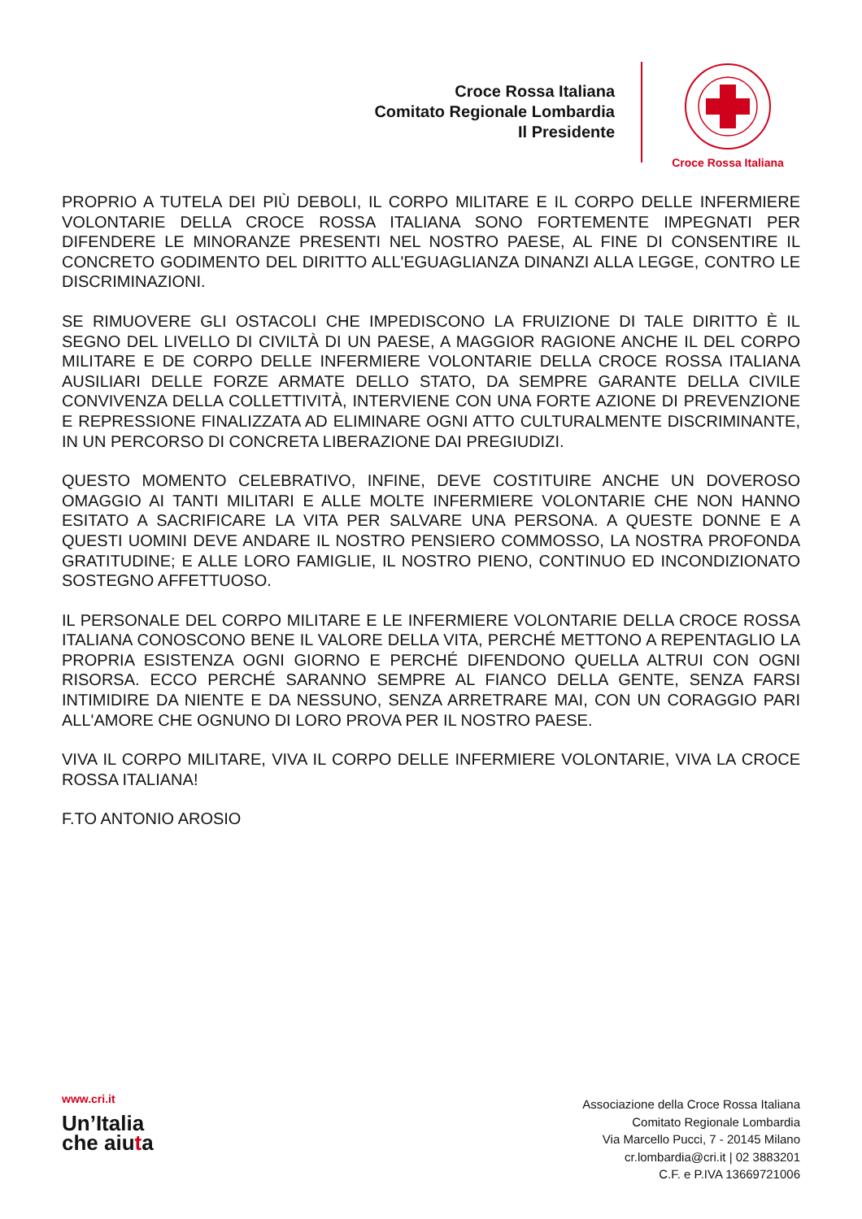Croce Rossa Italiana
Comitato Regionale Lombardia
Il Presidente
Croce Rossa Italiana
PROPRIO A TUTELA DEI PIÙ DEBOLI, IL CORPO MILITARE E IL CORPO DELLE INFERMIERE VOLONTARIE DELLA CROCE ROSSA ITALIANA SONO FORTEMENTE IMPEGNATI PER DIFENDERE LE MINORANZE PRESENTI NEL NOSTRO PAESE, AL FINE DI CONSENTIRE IL CONCRETO GODIMENTO DEL DIRITTO ALL'EGUAGLIANZA DINANZI ALLA LEGGE, CONTRO LE DISCRIMINAZIONI.
SE RIMUOVERE GLI OSTACOLI CHE IMPEDISCONO LA FRUIZIONE DI TALE DIRITTO È IL SEGNO DEL LIVELLO DI CIVILTÀ DI UN PAESE, A MAGGIOR RAGIONE ANCHE IL DEL CORPO MILITARE E DE CORPO DELLE INFERMIERE VOLONTARIE DELLA CROCE ROSSA ITALIANA AUSILIARI DELLE FORZE ARMATE DELLO STATO, DA SEMPRE GARANTE DELLA CIVILE CONVIVENZA DELLA COLLETTIVITÀ, INTERVIENE CON UNA FORTE AZIONE DI PREVENZIONE E REPRESSIONE FINALIZZATA AD ELIMINARE OGNI ATTO CULTURALMENTE DISCRIMINANTE, IN UN PERCORSO DI CONCRETA LIBERAZIONE DAI PREGIUDIZI.
QUESTO MOMENTO CELEBRATIVO, INFINE, DEVE COSTITUIRE ANCHE UN DOVEROSO OMAGGIO AI TANTI MILITARI E ALLE MOLTE INFERMIERE VOLONTARIE CHE NON HANNO ESITATO A SACRIFICARE LA VITA PER SALVARE UNA PERSONA. A QUESTE DONNE E A QUESTI UOMINI DEVE ANDARE IL NOSTRO PENSIERO COMMOSSO, LA NOSTRA PROFONDA GRATITUDINE; E ALLE LORO FAMIGLIE, IL NOSTRO PIENO, CONTINUO ED INCONDIZIONATO SOSTEGNO AFFETTUOSO.
IL PERSONALE DEL CORPO MILITARE E LE INFERMIERE VOLONTARIE DELLA CROCE ROSSA ITALIANA CONOSCONO BENE IL VALORE DELLA VITA, PERCHÉ METTONO A REPENTAGLIO LA PROPRIA ESISTENZA OGNI GIORNO E PERCHÉ DIFENDONO QUELLA ALTRUI CON OGNI RISORSA. ECCO PERCHÉ SARANNO SEMPRE AL FIANCO DELLA GENTE, SENZA FARSI INTIMIDIRE DA NIENTE E DA NESSUNO, SENZA ARRETRARE MAI, CON UN CORAGGIO PARI ALL'AMORE CHE OGNUNO DI LORO PROVA PER IL NOSTRO PAESE.
VIVA IL CORPO MILITARE, VIVA IL CORPO DELLE INFERMIERE VOLONTARIE, VIVA LA CROCE ROSSA ITALIANA!
F.TO ANTONIO AROSIO
www.cri.it
Un’Italia
che aiuta
Associazione della Croce Rossa Italiana
Comitato Regionale Lombardia
Via Marcello Pucci, 7 - 20145 Milano
cr.lombardia@cri.it | 02 3883201
C.F. e P.IVA 13669721006